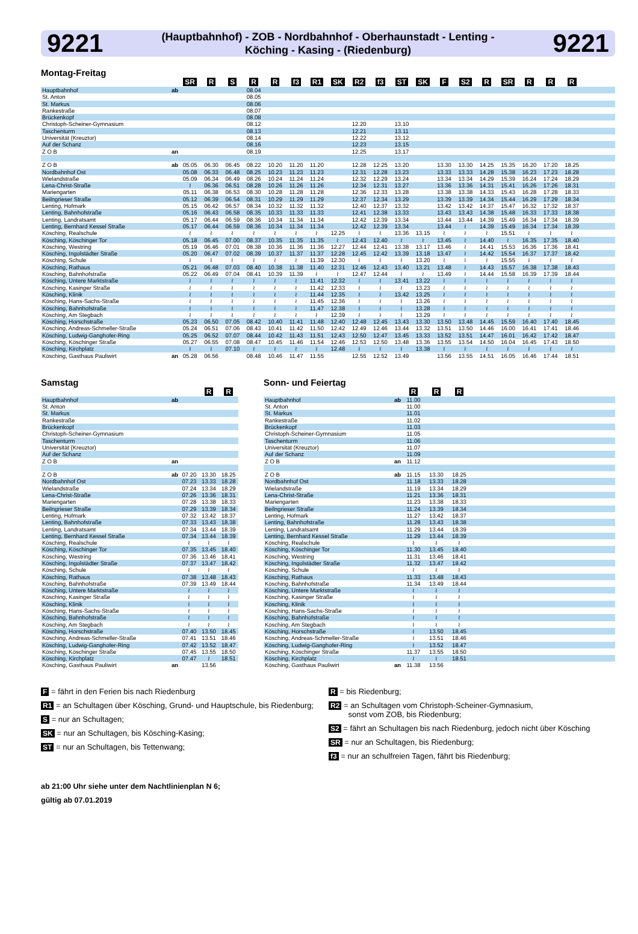9221 (Hauptbahnhof) - ZOB - Nordbahnhof - Oberhaunstadt - Lenting -
Köching - Kasing - (Riedenburg) 9221
Montag-Freitag
| | | SR | R | S | R | R | f3 | R1 | SK | R2 | f3 | ST | SK | F | S2 | R | SR | R | R | R | |
| Hauptbahnhof | ab | | | | 08.04 | | | | | | | | | | | | | | | | |
| St. Anton | | | | | 08.05 | | | | | | | | | | | | | | | | |
| St. Markus | | | | | 08.06 | | | | | | | | | | | | | | | | |
| Rankestraße | | | | | 08.07 | | | | | | | | | | | | | | | | |
| Brückenkopf | | | | | 08.08 | | | | | | | | | | | | | | | | |
| Christoph-Scheiner-Gymnasium | | | | | 08.12 | | | | | 12.20 | | 13.10 | | | | | | | | | |
| Taschenturm | | | | | 08.13 | | | | | 12.21 | | 13.11 | | | | | | | | | |
| Universität (Kreuztor) | | | | | 08.14 | | | | | 12.22 | | 13.12 | | | | | | | | | |
| Auf der Schanz | | | | | 08.16 | | | | | 12.23 | | 13.15 | | | | | | | | | |
| Z O B | an | | | | 08.19 | | | | | 12.25 | | 13.17 | | | | | | | | | |
| Z O B | ab | 05.05 | 06.30 | 06.45 | 08.22 | 10.20 | 11.20 | 11.20 | | 12.28 | 12.25 | 13.20 | | 13.30 | 13.30 | 14.25 | 15.35 | 16.20 | 17.20 | 18.25 | |
| Nordbahnhof Ost | | 05.08 | 06.33 | 06.48 | 08.25 | 10.23 | 11.23 | 11.23 | | 12.31 | 12.28 | 13.23 | | 13.33 | 13.33 | 14.28 | 15.38 | 16.23 | 17.23 | 18.28 | |
| Wielandstraße | | 05.09 | 06.34 | 06.49 | 08.26 | 10.24 | 11.24 | 11.24 | | 12.32 | 12.29 | 13.24 | | 13.34 | 13.34 | 14.29 | 15.39 | 16.24 | 17.24 | 18.29 | |
| Lena-Christ-Straße | | ≀ | 06.36 | 06.51 | 08.28 | 10.26 | 11.26 | 11.26 | | 12.34 | 12.31 | 13.27 | | 13.36 | 13.36 | 14.31 | 15.41 | 16.26 | 17.26 | 18.31 | |
| Mariengarten | | 05.11 | 06.38 | 06.53 | 08.30 | 10.28 | 11.28 | 11.28 | | 12.36 | 12.33 | 13.28 | | 13.38 | 13.38 | 14.33 | 15.43 | 16.28 | 17.28 | 18.33 | |
| Beilngrieser Straße | | 05.12 | 06.39 | 06.54 | 08.31 | 10.29 | 11.29 | 11.29 | | 12.37 | 12.34 | 13.29 | | 13.39 | 13.39 | 14.34 | 15.44 | 16.29 | 17.29 | 18.34 | |
| Lenting, Hofmark | | 05.15 | 06.42 | 06.57 | 08.34 | 10.32 | 11.32 | 11.32 | | 12.40 | 12.37 | 13.32 | | 13.42 | 13.42 | 14.37 | 15.47 | 16.32 | 17.32 | 18.37 | |
| Lenting, Bahnhofstraße | | 05.16 | 06.43 | 06.58 | 08.35 | 10.33 | 11.33 | 11.33 | | 12.41 | 12.38 | 13.33 | | 13.43 | 13.43 | 14.38 | 15.48 | 16.33 | 17.33 | 18.38 | |
| Lenting, Landratsamt | | 05.17 | 06.44 | 06.59 | 08.36 | 10.34 | 11.34 | 11.34 | | 12.42 | 12.39 | 13.34 | | 13.44 | 13.44 | 14.39 | 15.49 | 16.34 | 17.34 | 18.39 | |
| Lenting, Bernhard Kessel Straße | | 05.17 | 06.44 | 06.59 | 08.36 | 10.34 | 11.34 | 11.34 | | 12.42 | 12.39 | 13.34 | | 13.44 | ≀ | 14.39 | 15.49 | 16.34 | 17.34 | 18.39 | |
| Kösching, Realschule | | ≀ | ≀ | ≀ | ≀ | ≀ | ≀ | ≀ | 12.25 | ≀ | ≀ | 13.36 | 13.15 | ≀ | ≀ | ≀ | 15.51 | ≀ | ≀ | ≀ | |
| Kösching, Köschinger Tor | | 05.18 | 06.45 | 07.00 | 08.37 | 10.35 | 11.35 | 11.35 | ≀ | 12.43 | 12.40 | ≀ | ≀ | 13.45 | ≀ | 14.40 | ≀ | 16.35 | 17.35 | 18.40 | |
| Kösching, Westring | | 05.19 | 06.46 | 07.01 | 08.38 | 10.36 | 11.36 | 11.36 | 12.27 | 12.44 | 12.41 | 13.38 | 13.17 | 13.46 | ≀ | 14.41 | 15.53 | 16.36 | 17.36 | 18.41 | |
| Kösching, Ingolstädter Straße | | 05.20 | 06.47 | 07.02 | 08.39 | 10.37 | 11.37 | 11.37 | 12.28 | 12.45 | 12.42 | 13.39 | 13.18 | 13.47 | ≀ | 14.42 | 15.54 | 16.37 | 17.37 | 18.42 | |
| Kösching, Schule | | ≀ | ≀ | ≀ | ≀ | ≀ | ≀ | 11.39 | 12.30 | ≀ | ≀ | ≀ | 13.20 | ≀ | ≀ | ≀ | 15.55 | ≀ | ≀ | ≀ | |
| Kösching, Rathaus | | 05.21 | 06.48 | 07.03 | 08.40 | 10.38 | 11.38 | 11.40 | 12.31 | 12.46 | 12.43 | 13.40 | 13.21 | 13.48 | ≀ | 14.43 | 15.57 | 16.38 | 17.38 | 18.43 | |
| Kösching, Bahnhofstraße | | 05.22 | 06.49 | 07.04 | 08.41 | 10.39 | 11.39 | ≀ | ≀ | 12.47 | 12.44 | ≀ | ≀ | 13.49 | ≀ | 14.44 | 15.58 | 16.39 | 17.39 | 18.44 | |
| Kösching, Untere Marktstraße | | ≀ | ≀ | ≀ | ≀ | ≀ | ≀ | 11.41 | 12.32 | ≀ | ≀ | 13.41 | 13.22 | ≀ | ≀ | ≀ | ≀ | ≀ | ≀ | ≀ | |
| Kösching, Kasinger Straße | | ≀ | ≀ | ≀ | ≀ | ≀ | ≀ | 11.42 | 12.33 | ≀ | ≀ | ≀ | 13.23 | ≀ | ≀ | ≀ | ≀ | ≀ | ≀ | ≀ | |
| Kösching, Klinik | | ≀ | ≀ | ≀ | ≀ | ≀ | ≀ | 11.44 | 12.35 | ≀ | ≀ | 13.42 | 13.25 | ≀ | ≀ | ≀ | ≀ | ≀ | ≀ | ≀ | |
| Kösching, Hans-Sachs-Straße | | ≀ | ≀ | ≀ | ≀ | ≀ | ≀ | 11.45 | 12.36 | ≀ | ≀ | ≀ | 13.26 | ≀ | ≀ | ≀ | ≀ | ≀ | ≀ | ≀ | |
| Kösching, Bahnhofstraße | | ≀ | ≀ | ≀ | ≀ | ≀ | ≀ | 11.47 | 12.38 | ≀ | ≀ | ≀ | 13.28 | ≀ | ≀ | ≀ | ≀ | ≀ | ≀ | ≀ | |
| Kösching, Am Stegbach | | ≀ | ≀ | ≀ | ≀ | ≀ | ≀ | ≀ | 12.39 | ≀ | ≀ | ≀ | 13.29 | ≀ | ≀ | ≀ | ≀ | ≀ | ≀ | ≀ | |
| Kösching, Horschstraße | | 05.23 | 06.50 | 07.05 | 08.42 | 10.40 | 11.41 | 11.48 | 12.40 | 12.48 | 12.45 | 13.43 | 13.30 | 13.50 | 13.48 | 14.45 | 15.59 | 16.40 | 17.40 | 18.45 | |
| Kösching, Andreas-Schmeller-Straße | | 05.24 | 06.51 | 07.06 | 08.43 | 10.41 | 11.42 | 11.50 | 12.42 | 12.49 | 12.46 | 13.44 | 13.32 | 13.51 | 13.50 | 14.46 | 16.00 | 16.41 | 17.41 | 18.46 | |
| Kösching, Ludwig-Ganghofer-Ring | | 05.25 | 06.52 | 07.07 | 08.44 | 10.42 | 11.43 | 11.51 | 12.43 | 12.50 | 12.47 | 13.45 | 13.33 | 13.52 | 13.51 | 14.47 | 16.01 | 16.42 | 17.42 | 18.47 | |
| Kösching, Köschinger Straße | | 05.27 | 06.55 | 07.08 | 08.47 | 10.45 | 11.46 | 11.54 | 12.46 | 12.53 | 12.50 | 13.48 | 13.36 | 13.55 | 13.54 | 14.50 | 16.04 | 16.45 | 17.43 | 18.50 | |
| Kösching, Kirchplatz | | ≀ | ≀ | 07.10 | ≀ | ≀ | ≀ | ≀ | 12.48 | ≀ | ≀ | ≀ | 13.38 | ≀ | ≀ | ≀ | ≀ | ≀ | ≀ | ≀ | |
| Kösching, Gasthaus Pauliwirt | an | 05.28 | 06.56 | | 08.48 | 10.46 | 11.47 | 11.55 | | 12.55 | 12.52 | 13.49 | | 13.56 | 13.55 | 14.51 | 16.05 | 16.46 | 17.44 | 18.51 | |
Samstag
| | | | R | R |
| Hauptbahnhof | ab | | | |
| St. Anton | | | | |
| St. Markus | | | | |
| Rankestraße | | | | |
| Brückenkopf | | | | |
| Christoph-Scheiner-Gymnasium | | | | |
| Taschenturm | | | | |
| Universität (Kreuztor) | | | | |
| Auf der Schanz | | | | |
| Z O B | an | | | |
| Z O B | ab | 07.20 | 13.30 | 18.25 |
| Nordbahnhof Ost | | 07.23 | 13.33 | 18.28 |
| Wielandstraße | | 07.24 | 13.34 | 18.29 |
| Lena-Christ-Straße | | 07.26 | 13.36 | 18.31 |
| Mariengarten | | 07.28 | 13.38 | 18.33 |
| Beilngrieser Straße | | 07.29 | 13.39 | 18.34 |
| Lenting, Hofmark | | 07.32 | 13.42 | 18.37 |
| Lenting, Bahnhofstraße | | 07.33 | 13.43 | 18.38 |
| Lenting, Landratsamt | | 07.34 | 13.44 | 18.39 |
| Lenting, Bernhard Kessel Straße | | 07.34 | 13.44 | 18.39 |
| Kösching, Realschule | | ≀ | ≀ | ≀ |
| Kösching, Köschinger Tor | | 07.35 | 13.45 | 18.40 |
| Kösching, Westring | | 07.36 | 13.46 | 18.41 |
| Kösching, Ingolstädter Straße | | 07.37 | 13.47 | 18.42 |
| Kösching, Schule | | ≀ | ≀ | ≀ |
| Kösching, Rathaus | | 07.38 | 13.48 | 18.43 |
| Kösching, Bahnhofstraße | | 07.39 | 13.49 | 18.44 |
| Kösching, Untere Marktstraße | | ≀ | ≀ | ≀ |
| Kösching, Kasinger Straße | | ≀ | ≀ | ≀ |
| Kösching, Klinik | | ≀ | ≀ | ≀ |
| Kösching, Hans-Sachs-Straße | | ≀ | ≀ | ≀ |
| Kösching, Bahnhofstraße | | ≀ | ≀ | ≀ |
| Kösching, Am Stegbach | | ≀ | ≀ | ≀ |
| Kösching, Horschstraße | | 07.40 | 13.50 | 18.45 |
| Kösching, Andreas-Schmeller-Straße | | 07.41 | 13.51 | 18.46 |
| Kösching, Ludwig-Ganghofer-Ring | | 07.42 | 13.52 | 18.47 |
| Kösching, Köschinger Straße | | 07.45 | 13.55 | 18.50 |
| Kösching, Kirchplatz | | 07.47 | ≀ | 18.51 |
| Kösching, Gasthaus Pauliwirt | an | | 13.56 | |
Sonn- und Feiertag
| | | R | R | R | |
| Hauptbahnhof | ab | 11.00 | | | |
| St. Anton | | 11.00 | | | |
| St. Markus | | 11.01 | | | |
| Rankestraße | | 11.02 | | | |
| Brückenkopf | | 11.03 | | | |
| Christoph-Scheiner-Gymnasium | | 11.05 | | | |
| Taschenturm | | 11.06 | | | |
| Universität (Kreuztor) | | 11.07 | | | |
| Auf der Schanz | | 11.09 | | | |
| Z O B | an | 11.12 | | | |
| Z O B | ab | 11.15 | 13.30 | 18.25 | |
| Nordbahnhof Ost | | 11.18 | 13.33 | 18.28 | |
| Wielandstraße | | 11.19 | 13.34 | 18.29 | |
| Lena-Christ-Straße | | 11.21 | 13.36 | 18.31 | |
| Mariengarten | | 11.23 | 13.38 | 18.33 | |
| Beilngrieser Straße | | 11.24 | 13.39 | 18.34 | |
| Lenting, Hofmark | | 11.27 | 13.42 | 18.37 | |
| Lenting, Bahnhofstraße | | 11.28 | 13.43 | 18.38 | |
| Lenting, Landratsamt | | 11.29 | 13.44 | 18.39 | |
| Lenting, Bernhard Kessel Straße | | 11.29 | 13.44 | 18.39 | |
| Kösching, Realschule | | ≀ | ≀ | ≀ | |
| Kösching, Köschinger Tor | | 11.30 | 13.45 | 18.40 | |
| Kösching, Westring | | 11.31 | 13.46 | 18.41 | |
| Kösching, Ingolstädter Straße | | 11.32 | 13.47 | 18.42 | |
| Kösching, Schule | | ≀ | ≀ | ≀ | |
| Kösching, Rathaus | | 11.33 | 13.48 | 18.43 | |
| Kösching, Bahnhofstraße | | 11.34 | 13.49 | 18.44 | |
| Kösching, Untere Marktstraße | | ≀ | ≀ | ≀ | |
| Kösching, Kasinger Straße | | ≀ | ≀ | ≀ | |
| Kösching, Klinik | | ≀ | ≀ | ≀ | |
| Kösching, Hans-Sachs-Straße | | ≀ | ≀ | ≀ | |
| Kösching, Bahnhofstraße | | ≀ | ≀ | ≀ | |
| Kösching, Am Stegbach | | ≀ | ≀ | ≀ | |
| Kösching, Horschstraße | | ≀ | 13.50 | 18.45 | |
| Kösching, Andreas-Schmeller-Straße | | ≀ | 13.51 | 18.46 | |
| Kösching, Ludwig-Ganghofer-Ring | | ≀ | 13.52 | 18.47 | |
| Kösching, Köschinger Straße | | 11.37 | 13.55 | 18.50 | |
| Kösching, Kirchplatz | | ≀ | ≀ | 18.51 | |
| Kösching, Gasthaus Pauliwirt | an | 11.38 | 13.56 | | |
F = fährt in den Ferien bis nach Riedenburg
R1 = an Schultagen über Kösching, Grund- und Hauptschule, bis Riedenburg;
S = nur an Schultagen;
SK = nur an Schultagen, bis Kösching-Kasing;
ST = nur an Schultagen, bis Tettenwang;
R = bis Riedenburg;
R2 = an Schultagen vom Christoph-Scheiner-Gymnasium,
sonst vom ZOB, bis Riedenburg;
S2 = fährt an Schultagen bis nach Riedenburg, jedoch nicht über Kösching
SR = nur an Schultagen, bis Riedenburg;
f3 = nur an schulfreien Tagen, fährt bis Riedenburg;
ab 21:00 Uhr siehe unter dem Nachtlinienplan N 6;
gültig ab 07.01.2019